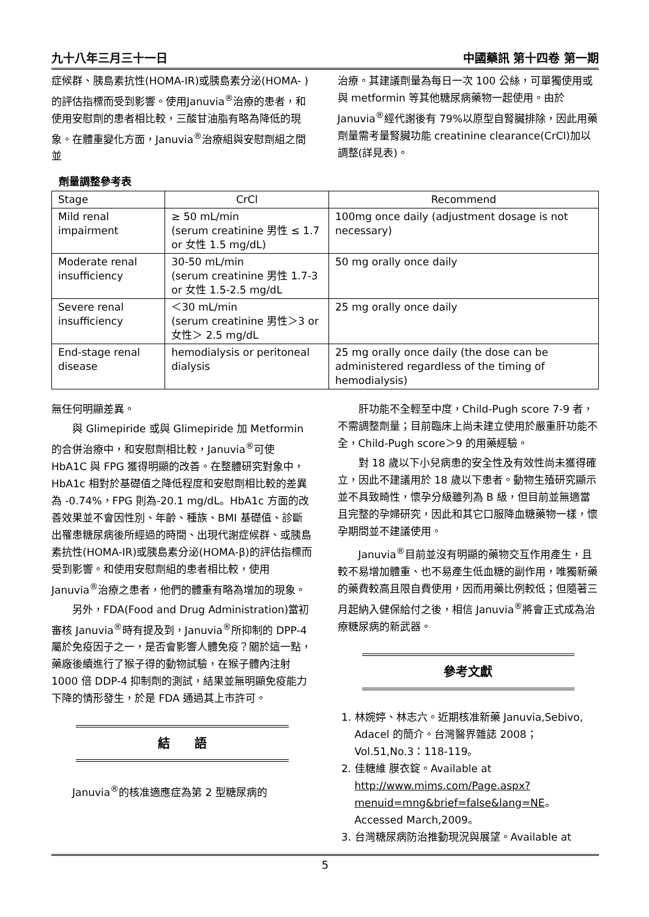九十八年三月三十一日 中國藥訊 第十四卷 第一期
症候群、胰島素抗性(HOMA-IR)或胰島素分泌(HOMA- )的評估指標而受到影響。使用Januvia<sup>®</sup>治療的患者，和使用安慰劑的患者相比較，三酸甘油脂有略為降低的現象。在體重變化方面，Januvia<sup>®</sup>治療組與安慰劑組之間並
治療。其建議劑量為每日一次 100 公絲，可單獨使用或與 metformin 等其他糖尿病藥物一起使用。由於 Januvia<sup>®</sup>經代謝後有 79%以原型自腎臟排除，因此用藥劑量需考量腎臟功能 creatinine clearance(CrCl)加以調整(詳見表)。
劑量調整參考表
| Stage | CrCl | Recommend |
| --- | --- | --- |
| Mild renal impairment | ≥ 50 mL/min (serum creatinine 男性 ≤ 1.7 or 女性 1.5 mg/dL) | 100mg once daily (adjustment dosage is not necessary) |
| Moderate renal insufficiency | 30-50 mL/min (serum creatinine 男性 1.7-3 or 女性 1.5-2.5 mg/dL | 50 mg orally once daily |
| Severe renal insufficiency | ＜30 mL/min (serum creatinine 男性＞3 or 女性＞ 2.5 mg/dL | 25 mg orally once daily |
| End-stage renal disease | hemodialysis or peritoneal dialysis | 25 mg orally once daily (the dose can be administered regardless of the timing of hemodialysis) |
無任何明顯差異。
與 Glimepiride 或與 Glimepiride 加 Metformin 的合併治療中，和安慰劑相比較，Januvia<sup>®</sup>可使 HbA1C 與 FPG 獲得明顯的改善。在整體研究對象中，HbA1c 相對於基礎值之降低程度和安慰劑相比較的差異為 -0.74%，FPG 則為-20.1 mg/dL。HbA1c 方面的改善效果並不會因性別、年齡、種族、BMI 基礎值、診斷出罹患糖尿病後所經過的時間、出現代謝症候群、或胰島素抗性(HOMA-IR)或胰島素分泌(HOMA-β)的評估指標而受到影響。和使用安慰劑組的患者相比較，使用 Januvia<sup>®</sup>治療之患者，他們的體重有略為增加的現象。
另外，FDA(Food and Drug Administration)當初審核 Januvia<sup>®</sup>時有提及到，Januvia<sup>®</sup>所抑制的 DPP-4 屬於免疫因子之一，是否會影響人體免疫？關於這一點，藥廠後續進行了猴子得的動物試驗，在猴子體內注射 1000 倍 DDP-4 抑制劑的測試，結果並無明顯免疫能力下降的情形發生，於是 FDA 通過其上市許可。
結　　語
Januvia<sup>®</sup>的核准適應症為第 2 型糖尿病的
肝功能不全輕至中度，Child-Pugh score 7-9 者，不需調整劑量；目前臨床上尚未建立使用於嚴重肝功能不全，Child-Pugh score＞9 的用藥經驗。
對 18 歲以下小兒病患的安全性及有效性尚未獲得確立，因此不建議用於 18 歲以下患者。動物生殖研究顯示並不具致畸性，懷孕分級雖列為 B 級，但目前並無適當且完整的孕婦研究，因此和其它口服降血糖藥物一樣，懷孕期間並不建議使用。
Januvia<sup>®</sup>目前並沒有明顯的藥物交互作用產生，且較不易增加體重、也不易產生低血糖的副作用，唯獨新藥的藥費較高且限自費使用，因而用藥比例較低；但隨著三月起納入健保給付之後，相信 Januvia<sup>®</sup>將會正式成為治療糖尿病的新武器。
參考文獻
1. 林婉婷、林志六。近期核准新藥 Januvia,Sebivo, Adacel 的簡介。台灣醫界雜誌 2008；Vol.51,No.3：118-119。
2. 佳糖維 膜衣錠。Available at http://www.mims.com/Page.aspx?menuid=mng&brief=false&lang=NE。Accessed March,2009。
3. 台灣糖尿病防治推動現況與展望。Available at
5